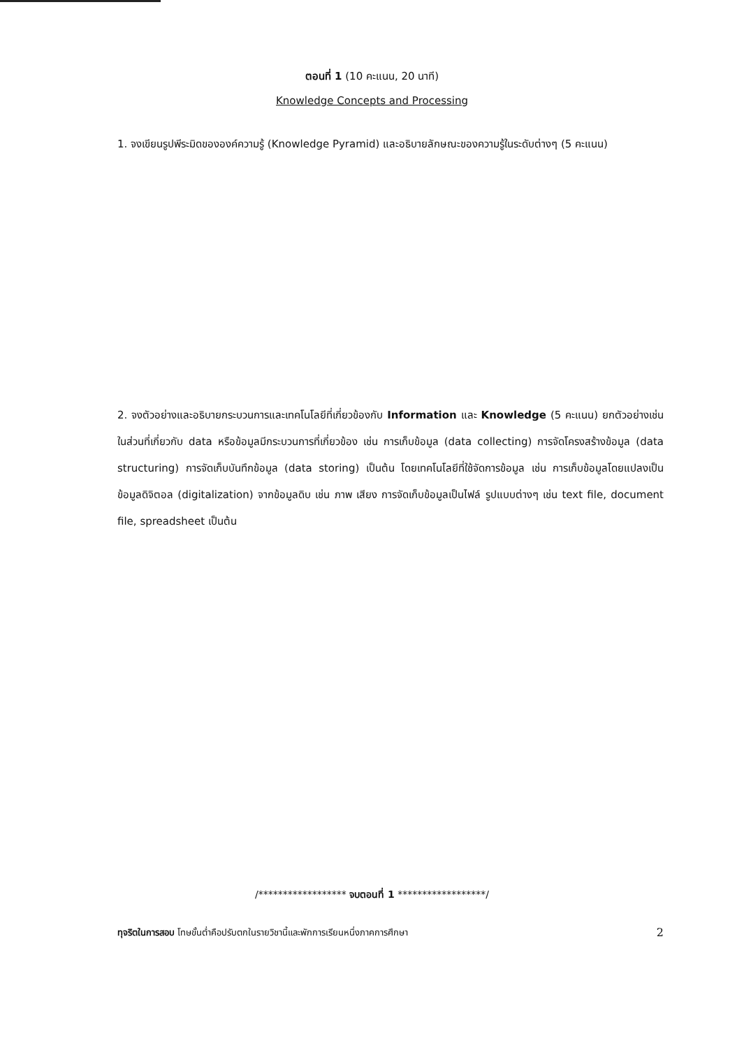ตอนที่ 1 (10 คะแนน, 20 นาที)
Knowledge Concepts and Processing
1. จงเขียนรูปพีระมิดขององค์ความรู้ (Knowledge Pyramid) และอธิบายลักษณะของความรู้ในระดับต่างๆ (5 คะแนน)
2. จงตัวอย่างและอธิบายกระบวนการและเทคโนโลยีที่เกี่ยวข้องกับ Information และ Knowledge (5 คะแนน) ยกตัวอย่างเช่นในส่วนที่เกี่ยวกับ data หรือข้อมูลมีกระบวนการที่เกี่ยวข้อง เช่น การเก็บข้อมูล (data collecting) การจัดโครงสร้างข้อมูล (data structuring) การจัดเก็บบันทึกข้อมูล (data storing) เป็นต้น โดยเทคโนโลยีที่ใช้จัดการข้อมูล เช่น การเก็บข้อมูลโดยแปลงเป็นข้อมูลดิจิตอล (digitalization) จากข้อมูลดิบ เช่น ภาพ เสียง การจัดเก็บข้อมูลเป็นไฟล์ รูปแบบต่างๆ เช่น text file, document file, spreadsheet เป็นต้น
/****************** จบตอนที่ 1 ******************/
ทุจริตในการสอบ โทษขั้นต่ำคือปรับตกในรายวิชานี้และพักการเรียนหนึ่งภาคการศึกษา 2